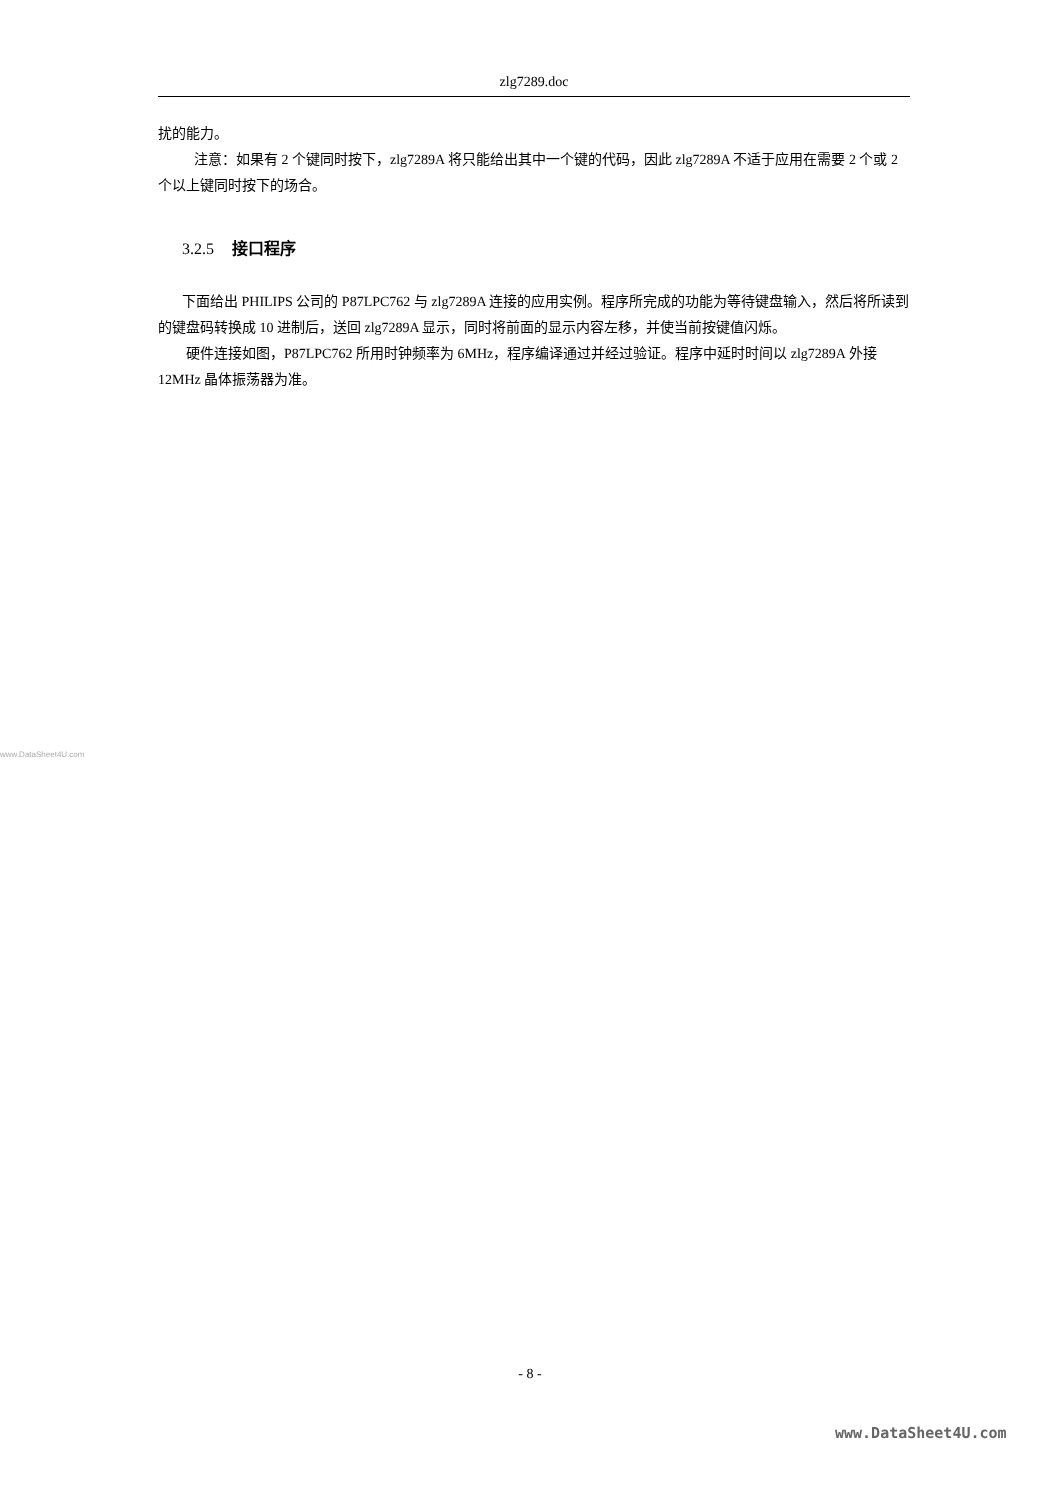zlg7289.doc
扰的能力。
注意：如果有 2 个键同时按下，zlg7289A 将只能给出其中一个键的代码，因此 zlg7289A 不适于应用在需要 2 个或 2 个以上键同时按下的场合。
3.2.5 接口程序
下面给出 PHILIPS 公司的 P87LPC762 与 zlg7289A 连接的应用实例。程序所完成的功能为等待键盘输入，然后将所读到的键盘码转换成 10 进制后，送回 zlg7289A 显示，同时将前面的显示内容左移，并使当前按键值闪烁。
硬件连接如图，P87LPC762 所用时钟频率为 6MHz，程序编译通过并经过验证。程序中延时时间以 zlg7289A 外接 12MHz 晶体振荡器为准。
www.DataSheet4U.com
- 8 -
www.DataSheet4U.com